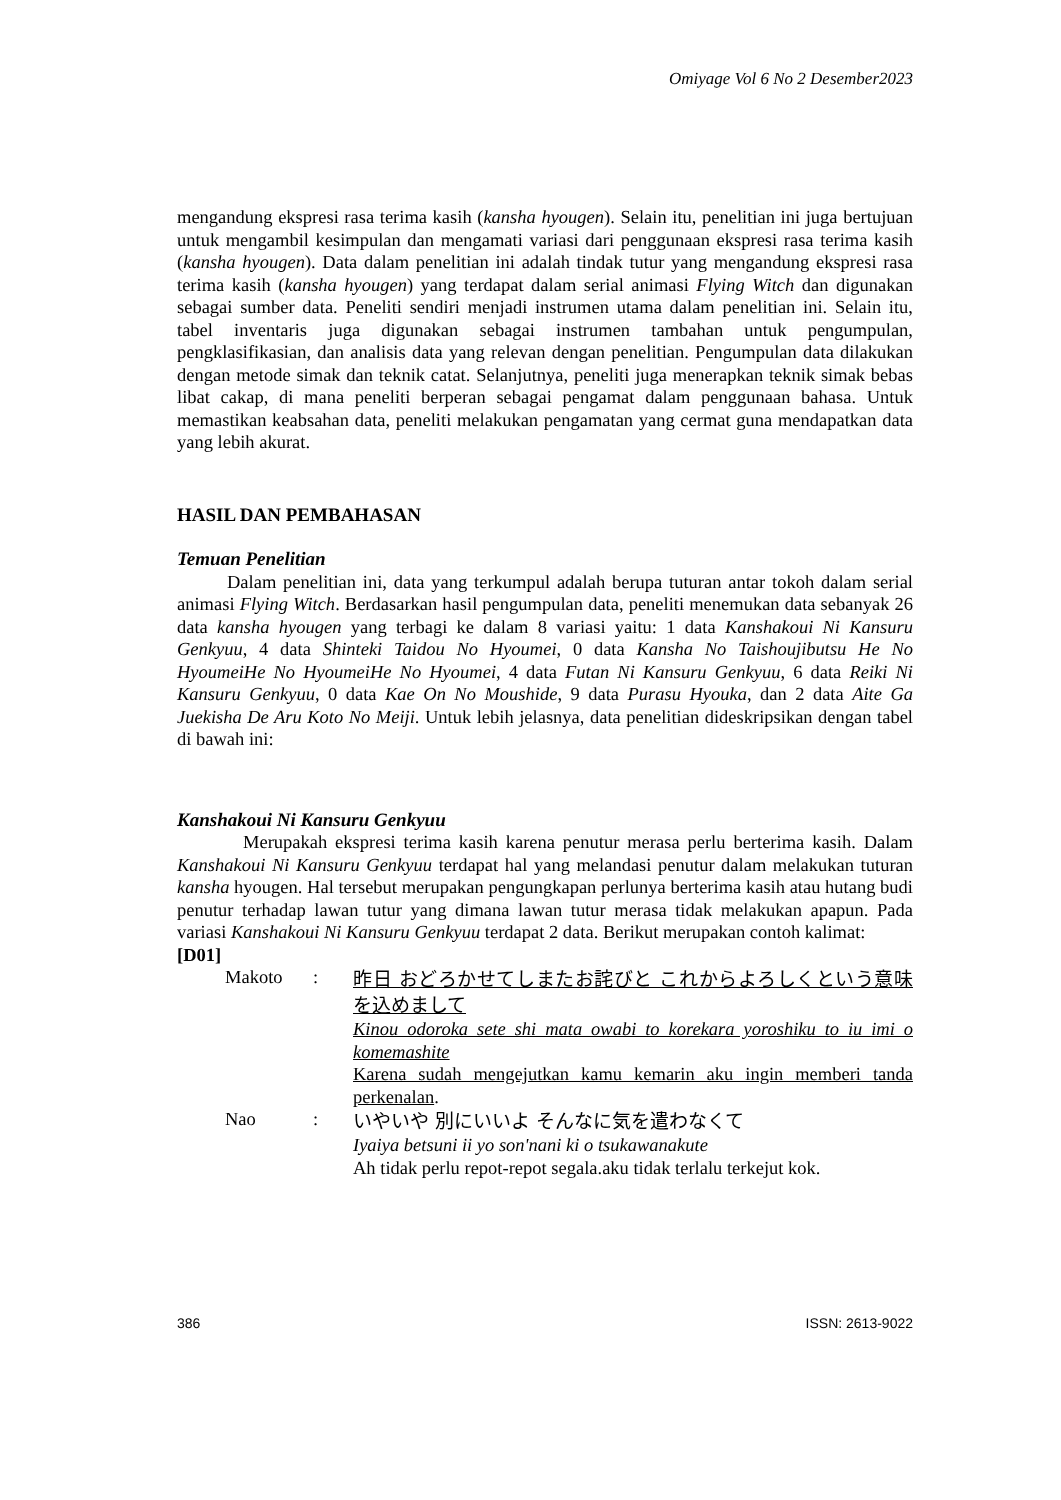Omiyage Vol 6 No 2 Desember2023
mengandung ekspresi rasa terima kasih (kansha hyougen). Selain itu, penelitian ini juga bertujuan untuk mengambil kesimpulan dan mengamati variasi dari penggunaan ekspresi rasa terima kasih (kansha hyougen). Data dalam penelitian ini adalah tindak tutur yang mengandung ekspresi rasa terima kasih (kansha hyougen) yang terdapat dalam serial animasi Flying Witch dan digunakan sebagai sumber data. Peneliti sendiri menjadi instrumen utama dalam penelitian ini. Selain itu, tabel inventaris juga digunakan sebagai instrumen tambahan untuk pengumpulan, pengklasifikasian, dan analisis data yang relevan dengan penelitian. Pengumpulan data dilakukan dengan metode simak dan teknik catat. Selanjutnya, peneliti juga menerapkan teknik simak bebas libat cakap, di mana peneliti berperan sebagai pengamat dalam penggunaan bahasa. Untuk memastikan keabsahan data, peneliti melakukan pengamatan yang cermat guna mendapatkan data yang lebih akurat.
HASIL DAN PEMBAHASAN
Temuan Penelitian
Dalam penelitian ini, data yang terkumpul adalah berupa tuturan antar tokoh dalam serial animasi Flying Witch. Berdasarkan hasil pengumpulan data, peneliti menemukan data sebanyak 26 data kansha hyougen yang terbagi ke dalam 8 variasi yaitu: 1 data Kanshakoui Ni Kansuru Genkyuu, 4 data Shinteki Taidou No Hyoumei, 0 data Kansha No Taishoujibutsu He No HyoumeiHe No HyoumeiHe No Hyoumei, 4 data Futan Ni Kansuru Genkyuu, 6 data Reiki Ni Kansuru Genkyuu, 0 data Kae On No Moushide, 9 data Purasu Hyouka, dan 2 data Aite Ga Juekisha De Aru Koto No Meiji. Untuk lebih jelasnya, data penelitian dideskripsikan dengan tabel di bawah ini:
Kanshakoui Ni Kansuru Genkyuu
Merupakah ekspresi terima kasih karena penutur merasa perlu berterima kasih. Dalam Kanshakoui Ni Kansuru Genkyuu terdapat hal yang melandasi penutur dalam melakukan tuturan kansha hyougen. Hal tersebut merupakan pengungkapan perlunya berterima kasih atau hutang budi penutur terhadap lawan tutur yang dimana lawan tutur merasa tidak melakukan apapun. Pada variasi Kanshakoui Ni Kansuru Genkyuu terdapat 2 data. Berikut merupakan contoh kalimat:
[D01]
Makoto :
昨日 おどろかせてしまたお詫びと これからよろしくという意味を込めまして
Kinou odoroka sete shi mata owabi to korekara yoroshiku to iu imi o komemashite
Karena sudah mengejutkan kamu kemarin aku ingin memberi tanda perkenalan.
Nao :
いやいや 別にいいよ そんなに気を遣わなくて
Iyaiya betsuni ii yo son'nani ki o tsukawanakute
Ah tidak perlu repot-repot segala.aku tidak terlalu terkejut kok.
386 ISSN: 2613-9022